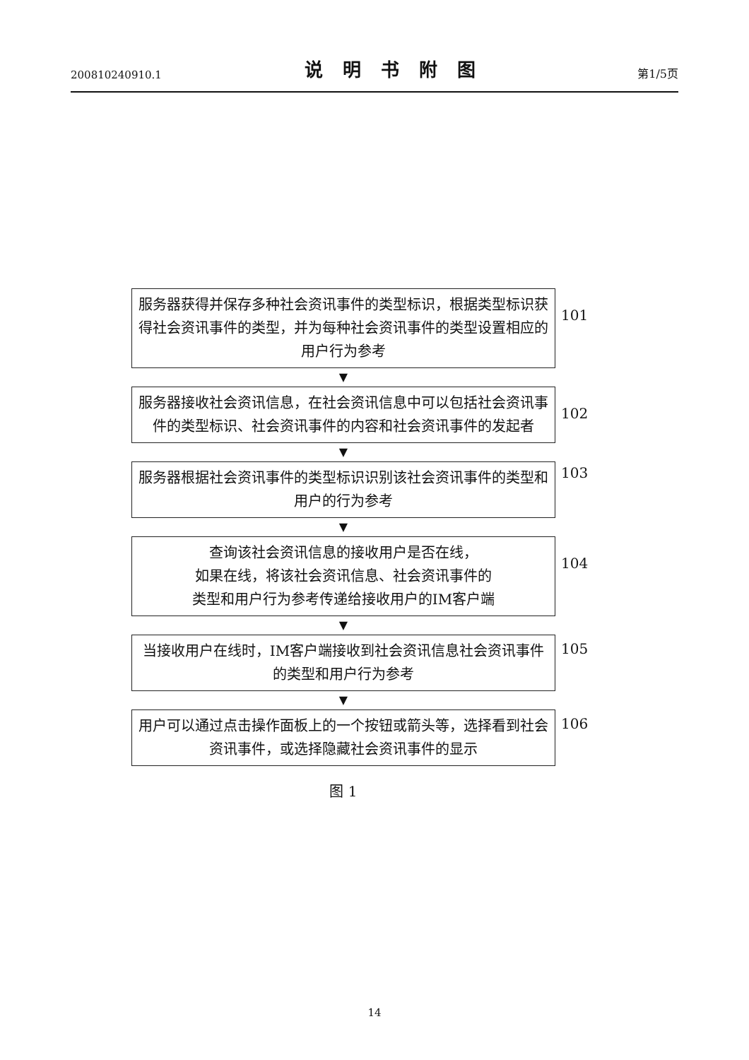200810240910.1 说明书附图 第1/5页
服务器获得并保存多种社会资讯事件的类型标识，根据类型标识获得社会资讯事件的类型，并为每种社会资讯事件的类型设置相应的用户行为参考
101
▼
服务器接收社会资讯信息，在社会资讯信息中可以包括社会资讯事件的类型标识、社会资讯事件的内容和社会资讯事件的发起者
102
▼
服务器根据社会资讯事件的类型标识识别该社会资讯事件的类型和用户的行为参考
103
▼
查询该社会资讯信息的接收用户是否在线，
如果在线，将该社会资讯信息、社会资讯事件的
类型和用户行为参考传递给接收用户的IM客户端
104
▼
当接收用户在线时，IM客户端接收到社会资讯信息社会资讯事件的类型和用户行为参考
105
▼
用户可以通过点击操作面板上的一个按钮或箭头等，选择看到社会资讯事件，或选择隐藏社会资讯事件的显示
106
图 1
14